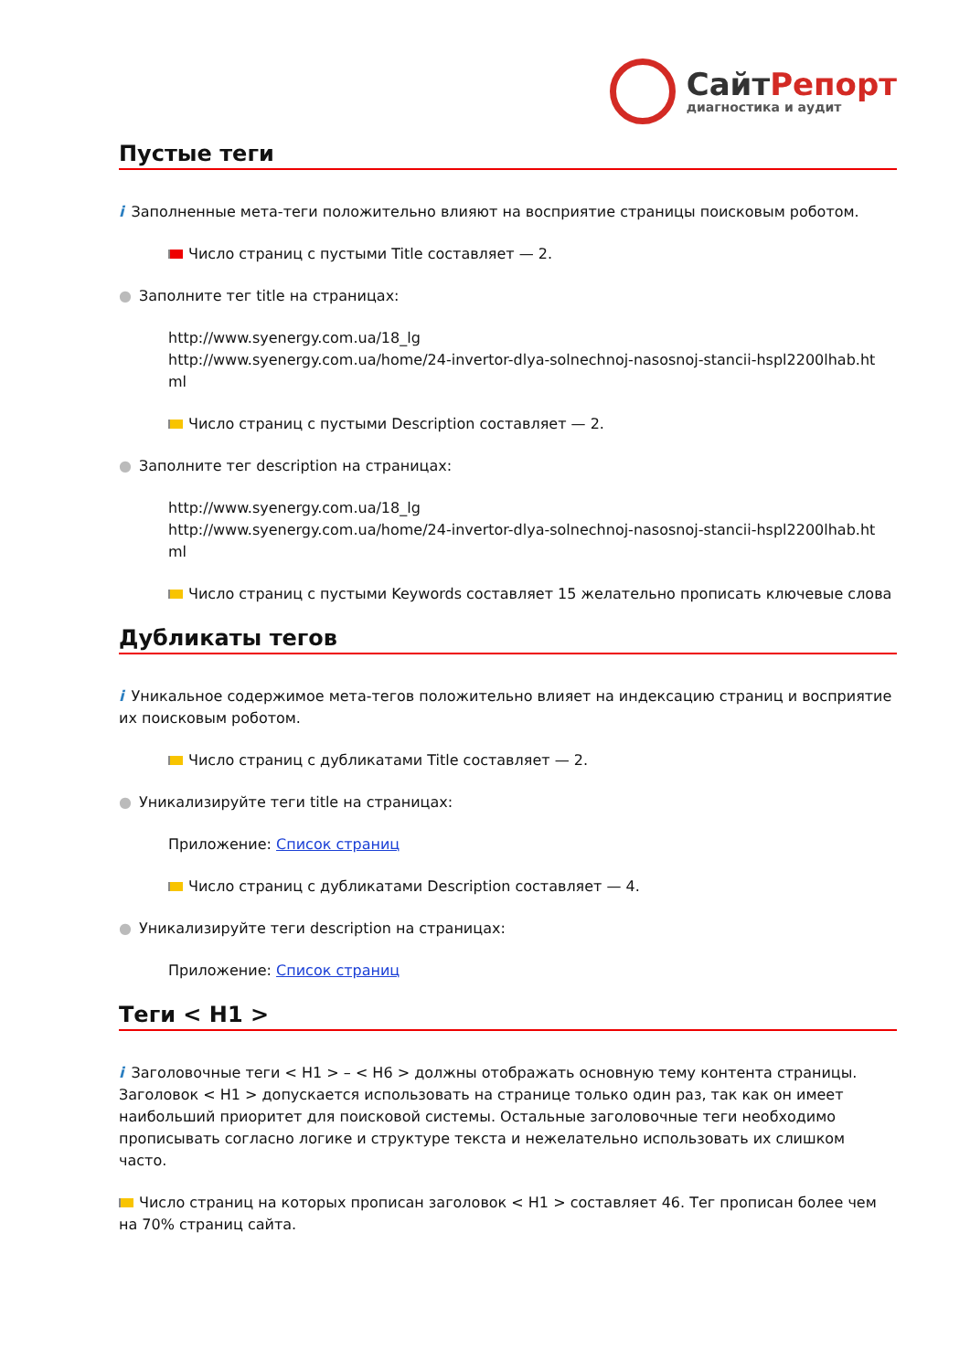СайтРепорт
диагностика и аудит
Пустые теги
i Заполненные мета-теги положительно влияют на восприятие страницы поисковым роботом.
Число страниц с пустыми Title составляет — 2.
● Заполните тег title на страницах:
http://www.syenergy.com.ua/18_lg
http://www.syenergy.com.ua/home/24-invertor-dlya-solnechnoj-nasosnoj-stancii-hspl2200lhab.ht ml
Число страниц с пустыми Description составляет — 2.
● Заполните тег description на страницах:
http://www.syenergy.com.ua/18_lg
http://www.syenergy.com.ua/home/24-invertor-dlya-solnechnoj-nasosnoj-stancii-hspl2200lhab.ht ml
Число страниц с пустыми Keywords составляет 15 желательно прописать ключевые слова
Дубликаты тегов
i Уникальное содержимое мета-тегов положительно влияет на индексацию страниц и восприятие их поисковым роботом.
Число страниц с дубликатами Title составляет — 2.
● Уникализируйте теги title на страницах:
Приложение: Список страниц
Число страниц с дубликатами Description составляет — 4.
● Уникализируйте теги description на страницах:
Приложение: Список страниц
Теги < H1 >
i Заголовочные теги < H1 > – < H6 > должны отображать основную тему контента страницы. Заголовок < H1 > допускается использовать на странице только один раз, так как он имеет наибольший приоритет для поисковой системы. Остальные заголовочные теги необходимо прописывать согласно логике и структуре текста и нежелательно использовать их слишком часто.
Число страниц на которых прописан заголовок < H1 > составляет 46. Тег прописан более чем на 70% страниц сайта.